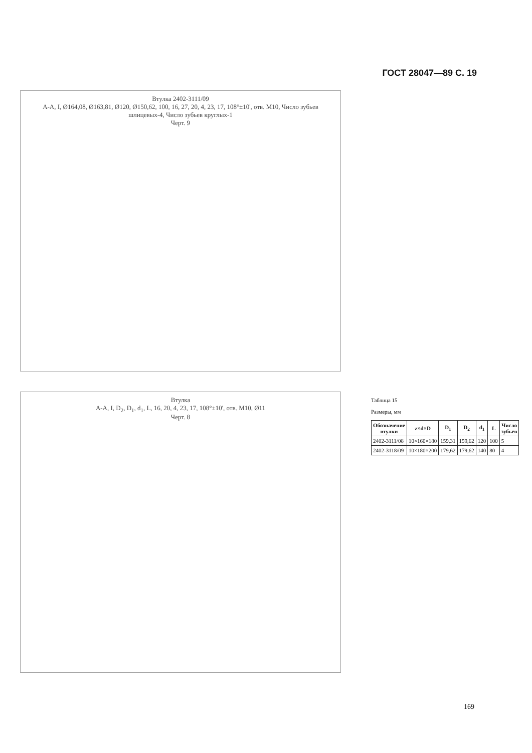ГОСТ 28047—89 С. 19
Втулка 2402-3111/09
А-А, I, Ø164,08, Ø163,81, Ø120, Ø150,62, 100, 16, 27, 20, 4, 23, 17, 108°±10', отв. М10, Число зубьев шлицевых-4, Число зубьев круглых-1
Черт. 9
Втулка
А-А, I, D<sub>2</sub>, D<sub>1</sub>, d<sub>1</sub>, L, 16, 20, 4, 23, 17, 108°±10', отв. М10, Ø11
Черт. 8
Таблица 15
Размеры, мм
| Обозначение втулки | z×d×D | D<sub>1</sub> | D<sub>2</sub> | d<sub>1</sub> | L | Число зубьев |
| --- | --- | --- | --- | --- | --- | --- |
| 2402-3111/08 | 10×160×180 | 159,31 | 159,62 | 120 | 100 | 5 |
| 2402-3118/09 | 10×180×200 | 179,62 | 179,62 | 140 | 80 | 4 |
169